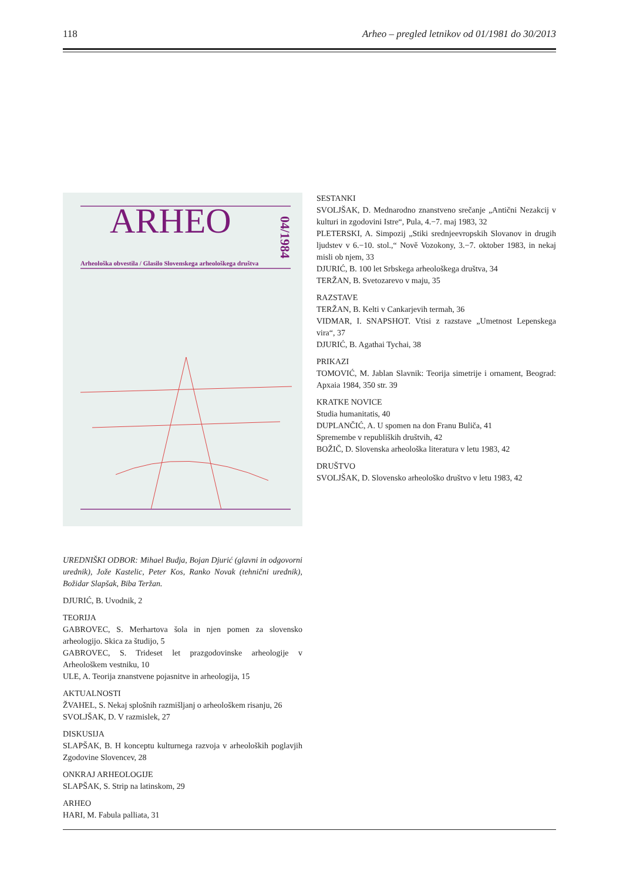118 Arheo – pregled letnikov od 01/1981 do 30/2013
ARHEO
04/1984
Arheološka obvestila / Glasilo Slovenskega arheološkega društva
UREDNIŠKI ODBOR: Mihael Budja, Bojan Djurić (glavni in odgovorni urednik), Jože Kastelic, Peter Kos, Ranko Novak (tehnični urednik), Božidar Slapšak, Biba Teržan.
DJURIĆ, B. Uvodnik, 2
TEORIJA
GABROVEC, S. Merhartova šola in njen pomen za slovensko arheologijo. Skica za študijo, 5
GABROVEC, S. Trideset let prazgodovinske arheologije v Arheološkem vestniku, 10
ULE, A. Teorija znanstvene pojasnitve in arheologija, 15
AKTUALNOSTI
ŽVAHEL, S. Nekaj splošnih razmišljanj o arheološkem risanju, 26
SVOLJŠAK, D. V razmislek, 27
DISKUSIJA
SLAPŠAK, B. H konceptu kulturnega razvoja v arheoloških poglavjih Zgodovine Slovencev, 28
ONKRAJ ARHEOLOGIJE
SLAPŠAK, S. Strip na latinskom, 29
ARHEO
HARI, M. Fabula palliata, 31
SESTANKI
SVOLJŠAK, D. Mednarodno znanstveno srečanje „Antični Nezakcij v kulturi in zgodovini Istre“, Pula, 4.−7. maj 1983, 32
PLETERSKI, A. Simpozij „Stiki srednjeevropskih Slovanov in drugih ljudstev v 6.−10. stol.,“ Nově Vozokony, 3.−7. oktober 1983, in nekaj misli ob njem, 33
DJURIĆ, B. 100 let Srbskega arheološkega društva, 34
TERŽAN, B. Svetozarevo v maju, 35
RAZSTAVE
TERŽAN, B. Kelti v Cankarjevih termah, 36
VIDMAR, I. SNAPSHOT. Vtisi z razstave „Umetnost Lepenskega vira“, 37
DJURIĆ, B. Agathai Tychai, 38
PRIKAZI
TOMOVIĆ, M. Jablan Slavnik: Teorija simetrije i ornament, Beograd: Apxaia 1984, 350 str. 39
KRATKE NOVICE
Studia humanitatis, 40
DUPLANČIĆ, A. U spomen na don Franu Buliča, 41
Spremembe v republiških društvih, 42
BOŽIČ, D. Slovenska arheološka literatura v letu 1983, 42
DRUŠTVO
SVOLJŠAK, D. Slovensko arheološko društvo v letu 1983, 42